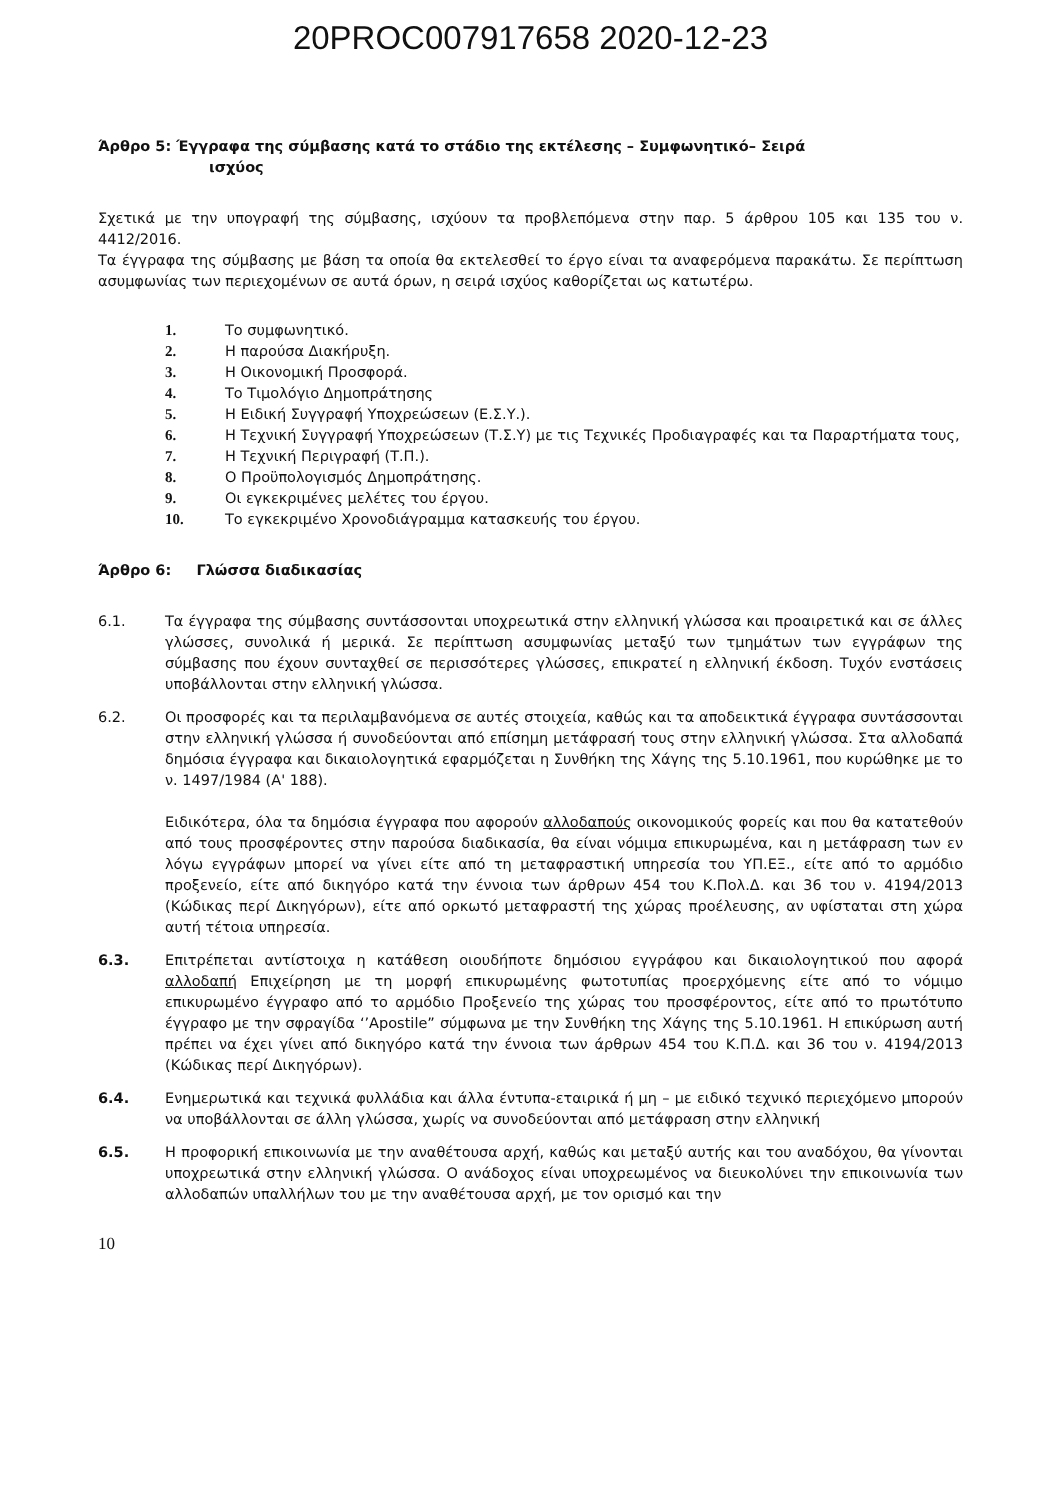20PROC007917658 2020-12-23
Άρθρο 5: Έγγραφα της σύμβασης κατά το στάδιο της εκτέλεσης – Συμφωνητικό– Σειρά
ισχύος
Σχετικά με την υπογραφή της σύμβασης, ισχύουν τα προβλεπόμενα στην παρ. 5 άρθρου 105 και 135 του ν. 4412/2016.
Τα έγγραφα της σύμβασης με βάση τα οποία θα εκτελεσθεί το έργο είναι τα αναφερόμενα παρακάτω. Σε περίπτωση ασυμφωνίας των περιεχομένων σε αυτά όρων, η σειρά ισχύος καθορίζεται ως κατωτέρω.
1. Το συμφωνητικό.
2. Η παρούσα Διακήρυξη.
3. Η Οικονομική Προσφορά.
4. Το Τιμολόγιο Δημοπράτησης
5. Η Ειδική Συγγραφή Υποχρεώσεων (Ε.Σ.Υ.).
6. Η Τεχνική Συγγραφή Υποχρεώσεων (Τ.Σ.Υ) με τις Τεχνικές Προδιαγραφές και τα Παραρτήματα τους,
7. Η Τεχνική Περιγραφή (Τ.Π.).
8. Ο Προϋπολογισμός Δημοπράτησης.
9. Οι εγκεκριμένες μελέτες του έργου.
10. Το εγκεκριμένο Χρονοδιάγραμμα κατασκευής του έργου.
Άρθρο 6: Γλώσσα διαδικασίας
6.1. Τα έγγραφα της σύμβασης συντάσσονται υποχρεωτικά στην ελληνική γλώσσα και προαιρετικά και σε άλλες γλώσσες, συνολικά ή μερικά. Σε περίπτωση ασυμφωνίας μεταξύ των τμημάτων των εγγράφων της σύμβασης που έχουν συνταχθεί σε περισσότερες γλώσσες, επικρατεί η ελληνική έκδοση. Τυχόν ενστάσεις υποβάλλονται στην ελληνική γλώσσα.
6.2. Οι προσφορές και τα περιλαμβανόμενα σε αυτές στοιχεία, καθώς και τα αποδεικτικά έγγραφα συντάσσονται στην ελληνική γλώσσα ή συνοδεύονται από επίσημη μετάφρασή τους στην ελληνική γλώσσα. Στα αλλοδαπά δημόσια έγγραφα και δικαιολογητικά εφαρμόζεται η Συνθήκη της Χάγης της 5.10.1961, που κυρώθηκε με το ν. 1497/1984 (Α' 188).
Ειδικότερα, όλα τα δημόσια έγγραφα που αφορούν αλλοδαπούς οικονομικούς φορείς και που θα κατατεθούν από τους προσφέροντες στην παρούσα διαδικασία, θα είναι νόμιμα επικυρωμένα, και η μετάφραση των εν λόγω εγγράφων μπορεί να γίνει είτε από τη μεταφραστική υπηρεσία του ΥΠ.ΕΞ., είτε από το αρμόδιο προξενείο, είτε από δικηγόρο κατά την έννοια των άρθρων 454 του Κ.Πολ.Δ. και 36 του ν. 4194/2013 (Κώδικας περί Δικηγόρων), είτε από ορκωτό μεταφραστή της χώρας προέλευσης, αν υφίσταται στη χώρα αυτή τέτοια υπηρεσία.
6.3. Επιτρέπεται αντίστοιχα η κατάθεση οιουδήποτε δημόσιου εγγράφου και δικαιολογητικού που αφορά αλλοδαπή Επιχείρηση με τη μορφή επικυρωμένης φωτοτυπίας προερχόμενης είτε από το νόμιμο επικυρωμένο έγγραφο από το αρμόδιο Προξενείο της χώρας του προσφέροντος, είτε από το πρωτότυπο έγγραφο με την σφραγίδα ‘’Apostile” σύμφωνα με την Συνθήκη της Χάγης της 5.10.1961. Η επικύρωση αυτή πρέπει να έχει γίνει από δικηγόρο κατά την έννοια των άρθρων 454 του Κ.Π.Δ. και 36 του ν. 4194/2013 (Κώδικας περί Δικηγόρων).
6.4. Ενημερωτικά και τεχνικά φυλλάδια και άλλα έντυπα-εταιρικά ή μη – με ειδικό τεχνικό περιεχόμενο μπορούν να υποβάλλονται σε άλλη γλώσσα, χωρίς να συνοδεύονται από μετάφραση στην ελληνική
6.5. Η προφορική επικοινωνία με την αναθέτουσα αρχή, καθώς και μεταξύ αυτής και του αναδόχου, θα γίνονται υποχρεωτικά στην ελληνική γλώσσα. Ο ανάδοχος είναι υποχρεωμένος να διευκολύνει την επικοινωνία των αλλοδαπών υπαλλήλων του με την αναθέτουσα αρχή, με τον ορισμό και την
10